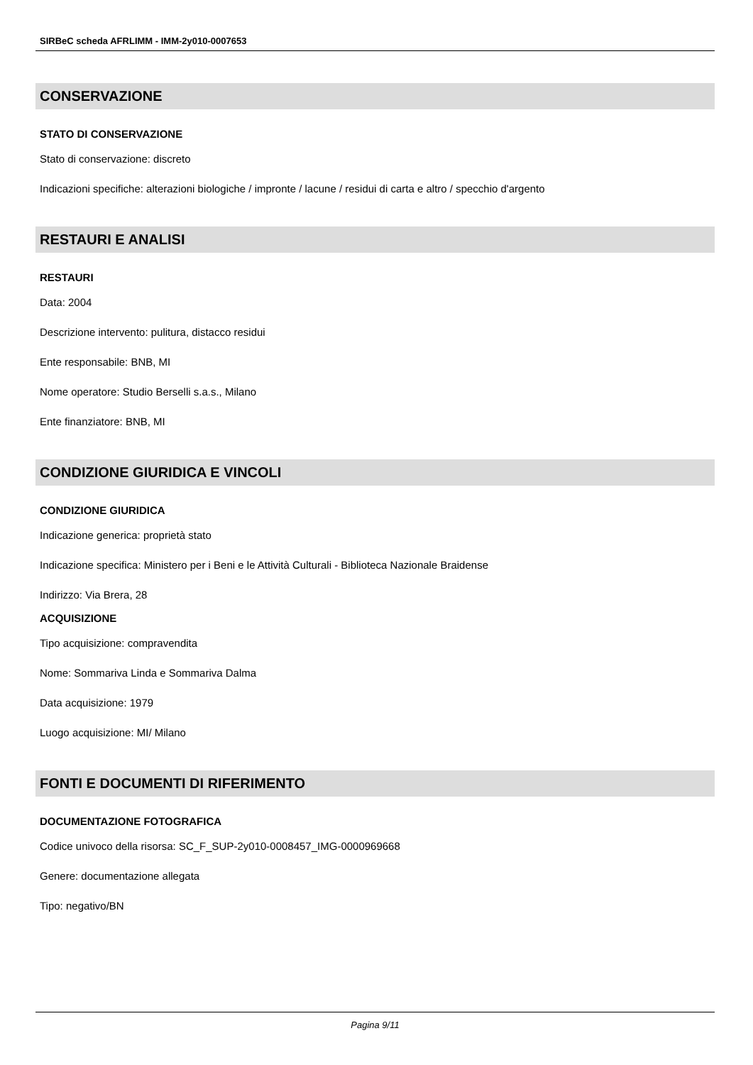SIRBeC scheda AFRLIMM - IMM-2y010-0007653
CONSERVAZIONE
STATO DI CONSERVAZIONE
Stato di conservazione: discreto
Indicazioni specifiche: alterazioni biologiche / impronte / lacune / residui di carta e altro / specchio d'argento
RESTAURI E ANALISI
RESTAURI
Data: 2004
Descrizione intervento: pulitura, distacco residui
Ente responsabile: BNB, MI
Nome operatore: Studio Berselli s.a.s., Milano
Ente finanziatore: BNB, MI
CONDIZIONE GIURIDICA E VINCOLI
CONDIZIONE GIURIDICA
Indicazione generica: proprietà stato
Indicazione specifica: Ministero per i Beni e le Attività Culturali - Biblioteca Nazionale Braidense
Indirizzo: Via Brera, 28
ACQUISIZIONE
Tipo acquisizione: compravendita
Nome: Sommariva Linda e Sommariva Dalma
Data acquisizione: 1979
Luogo acquisizione: MI/ Milano
FONTI E DOCUMENTI DI RIFERIMENTO
DOCUMENTAZIONE FOTOGRAFICA
Codice univoco della risorsa: SC_F_SUP-2y010-0008457_IMG-0000969668
Genere: documentazione allegata
Tipo: negativo/BN
Pagina 9/11